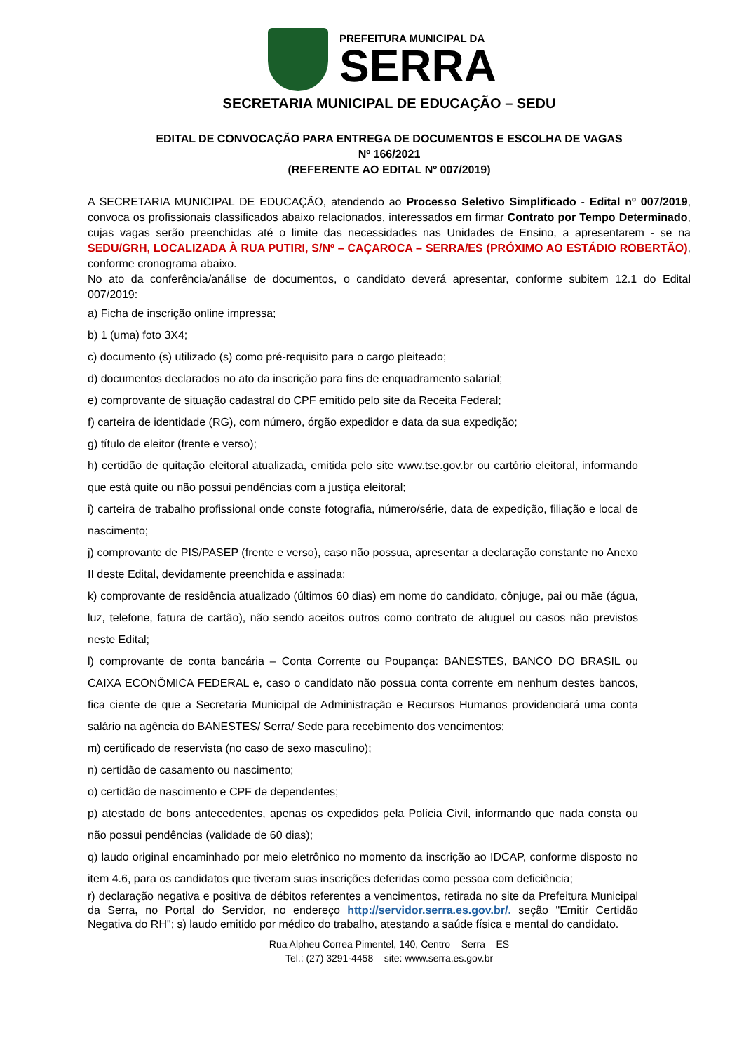PREFEITURA MUNICIPAL DA
SERRA
SECRETARIA MUNICIPAL DE EDUCAÇÃO – SEDU
EDITAL DE CONVOCAÇÃO PARA ENTREGA DE DOCUMENTOS E ESCOLHA DE VAGAS
Nº 166/2021
(REFERENTE AO EDITAL Nº 007/2019)
A SECRETARIA MUNICIPAL DE EDUCAÇÃO, atendendo ao Processo Seletivo Simplificado - Edital nº 007/2019, convoca os profissionais classificados abaixo relacionados, interessados em firmar Contrato por Tempo Determinado, cujas vagas serão preenchidas até o limite das necessidades nas Unidades de Ensino, a apresentarem - se na SEDU/GRH, LOCALIZADA À RUA PUTIRI, S/Nº – CAÇAROCA – SERRA/ES (PRÓXIMO AO ESTÁDIO ROBERTÃO), conforme cronograma abaixo.
No ato da conferência/análise de documentos, o candidato deverá apresentar, conforme subitem 12.1 do Edital 007/2019:
a) Ficha de inscrição online impressa;
b) 1 (uma) foto 3X4;
c) documento (s) utilizado (s) como pré-requisito para o cargo pleiteado;
d) documentos declarados no ato da inscrição para fins de enquadramento salarial;
e) comprovante de situação cadastral do CPF emitido pelo site da Receita Federal;
f) carteira de identidade (RG), com número, órgão expedidor e data da sua expedição;
g) título de eleitor (frente e verso);
h) certidão de quitação eleitoral atualizada, emitida pelo site www.tse.gov.br ou cartório eleitoral, informando que está quite ou não possui pendências com a justiça eleitoral;
i) carteira de trabalho profissional onde conste fotografia, número/série, data de expedição, filiação e local de nascimento;
j) comprovante de PIS/PASEP (frente e verso), caso não possua, apresentar a declaração constante no Anexo II deste Edital, devidamente preenchida e assinada;
k) comprovante de residência atualizado (últimos 60 dias) em nome do candidato, cônjuge, pai ou mãe (água, luz, telefone, fatura de cartão), não sendo aceitos outros como contrato de aluguel ou casos não previstos neste Edital;
l) comprovante de conta bancária – Conta Corrente ou Poupança: BANESTES, BANCO DO BRASIL ou CAIXA ECONÔMICA FEDERAL e, caso o candidato não possua conta corrente em nenhum destes bancos, fica ciente de que a Secretaria Municipal de Administração e Recursos Humanos providenciará uma conta salário na agência do BANESTES/ Serra/ Sede para recebimento dos vencimentos;
m) certificado de reservista (no caso de sexo masculino);
n) certidão de casamento ou nascimento;
o) certidão de nascimento e CPF de dependentes;
p) atestado de bons antecedentes, apenas os expedidos pela Polícia Civil, informando que nada consta ou não possui pendências (validade de 60 dias);
q) laudo original encaminhado por meio eletrônico no momento da inscrição ao IDCAP, conforme disposto no item 4.6, para os candidatos que tiveram suas inscrições deferidas como pessoa com deficiência;
r) declaração negativa e positiva de débitos referentes a vencimentos, retirada no site da Prefeitura Municipal da Serra, no Portal do Servidor, no endereço http://servidor.serra.es.gov.br/. seção "Emitir Certidão Negativa do RH"; s) laudo emitido por médico do trabalho, atestando a saúde física e mental do candidato.
Rua Alpheu Correa Pimentel, 140, Centro – Serra – ES
Tel.: (27) 3291-4458 – site: www.serra.es.gov.br